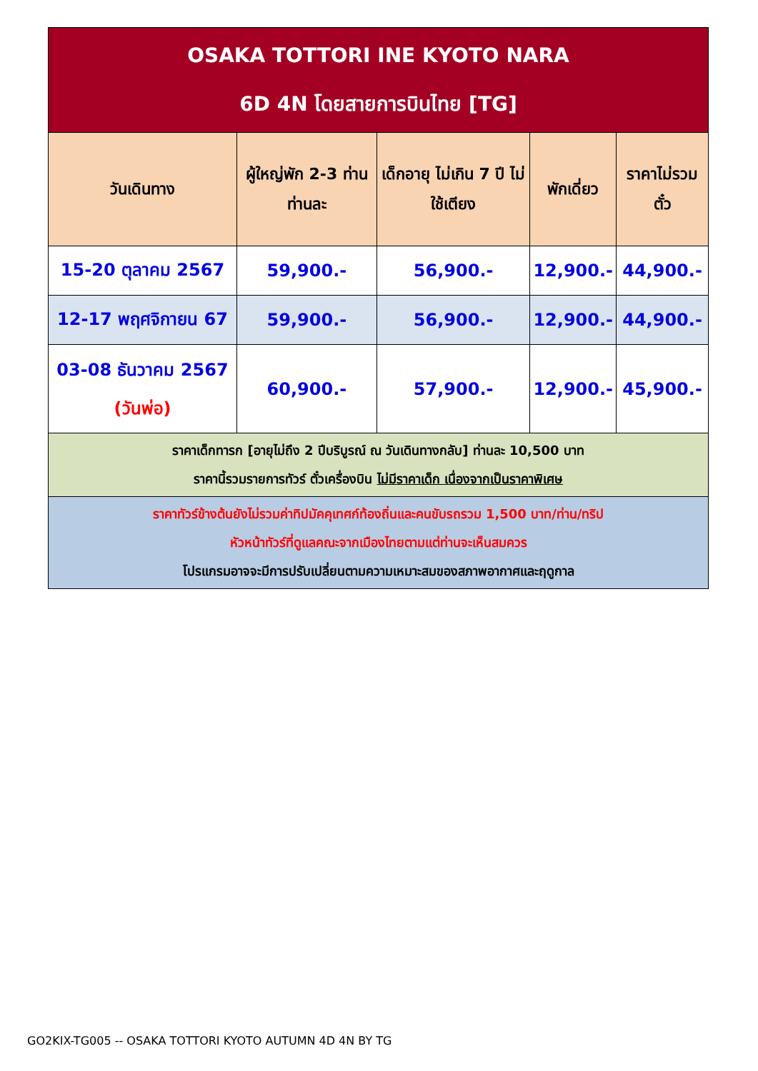| OSAKA TOTTORI INE KYOTO NARA 6D 4N โดยสายการบินไทย [TG] | | | | |
| วันเดินทาง | ผู้ใหญ่พัก 2-3 ท่าน ท่านละ | เด็กอายุ ไม่เกิน 7 ปี ไม่ใช้เตียง | พักเดี่ยว | ราคาไม่รวมตั๋ว |
| 15-20 ตุลาคม 2567 | 59,900.- | 56,900.- | 12,900.- | 44,900.- |
| 12-17 พฤศจิกายน 67 | 59,900.- | 56,900.- | 12,900.- | 44,900.- |
| 03-08 ธันวาคม 2567 (วันพ่อ) | 60,900.- | 57,900.- | 12,900.- | 45,900.- |
| ราคาเด็กทารก [อายุไม่ถึง 2 ปีบริบูรณ์ ณ วันเดินทางกลับ] ท่านละ 10,500 บาท ราคานี้รวมรายการทัวร์ ตั๋วเครื่องบิน ไม่มีราคาเด็ก เนื่องจากเป็นราคาพิเศษ | | | | |
| ราคาทัวร์ข้างต้นยังไม่รวมค่าทิปมัคคุเทศก์ท้องถิ่นและคนขับรถรวม 1,500 บาท/ท่าน/ทริป หัวหน้าทัวร์ที่ดูแลคณะจากเมืองไทยตามแต่ท่านจะเห็นสมควร โปรแกรมอาจจะมีการปรับเปลี่ยนตามความเหมาะสมของสภาพอากาศและฤดูกาล | | | | |
GO2KIX-TG005 -- OSAKA TOTTORI KYOTO AUTUMN 4D 4N BY TG